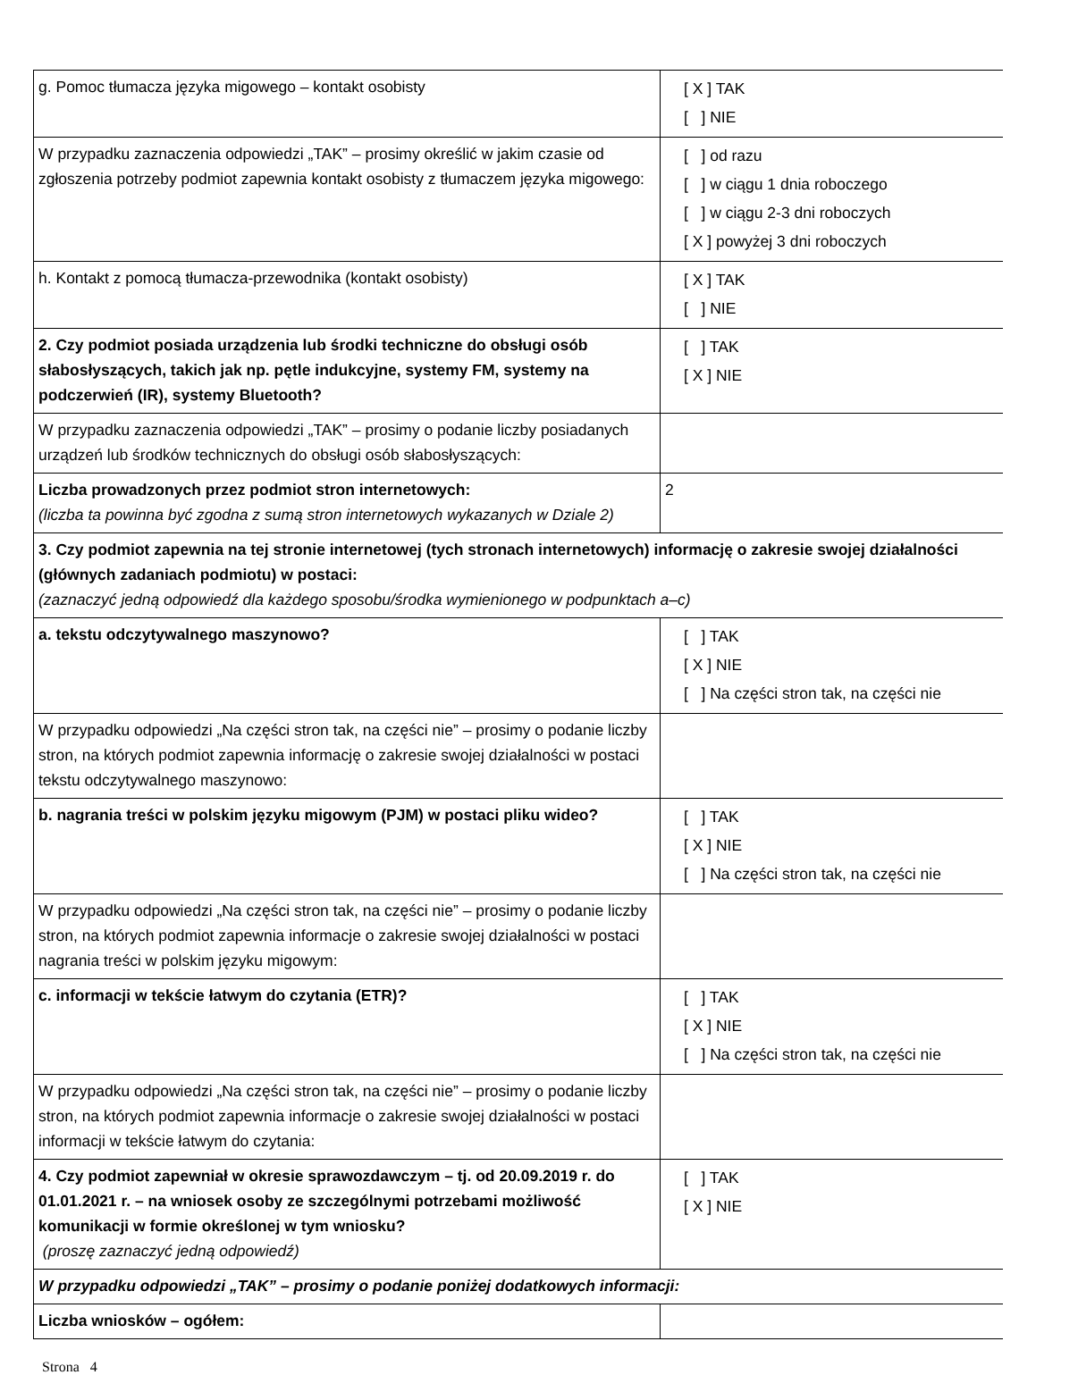| g. Pomoc tłumacza języka migowego – kontakt osobisty | [ X ] TAK [ ] NIE |
| W przypadku zaznaczenia odpowiedzi „TAK” – prosimy określić w jakim czasie od zgłoszenia potrzeby podmiot zapewnia kontakt osobisty z tłumaczem języka migowego: | [ ] od razu [ ] w ciągu 1 dnia roboczego [ ] w ciągu 2-3 dni roboczych [ X ] powyżej 3 dni roboczych |
| h. Kontakt z pomocą tłumacza-przewodnika (kontakt osobisty) | [ X ] TAK [ ] NIE |
| 2. Czy podmiot posiada urządzenia lub środki techniczne do obsługi osób słabosłyszących, takich jak np. pętle indukcyjne, systemy FM, systemy na podczerwień (IR), systemy Bluetooth? | [ ] TAK [ X ] NIE |
| W przypadku zaznaczenia odpowiedzi „TAK” – prosimy o podanie liczby posiadanych urządzeń lub środków technicznych do obsługi osób słabosłyszących: | |
| Liczba prowadzonych przez podmiot stron internetowych: (liczba ta powinna być zgodna z sumą stron internetowych wykazanych w Dziale 2) | 2 |
| 3. Czy podmiot zapewnia na tej stronie internetowej (tych stronach internetowych) informację o zakresie swojej działalności (głównych zadaniach podmiotu) w postaci: (zaznaczyć jedną odpowiedź dla każdego sposobu/środka wymienionego w podpunktach a–c) | |
| a. tekstu odczytywalnego maszynowo? | [ ] TAK [ X ] NIE [ ] Na części stron tak, na części nie |
| W przypadku odpowiedzi „Na części stron tak, na części nie” – prosimy o podanie liczby stron, na których podmiot zapewnia informację o zakresie swojej działalności w postaci tekstu odczytywalnego maszynowo: | |
| b. nagrania treści w polskim języku migowym (PJM) w postaci pliku wideo? | [ ] TAK [ X ] NIE [ ] Na części stron tak, na części nie |
| W przypadku odpowiedzi „Na części stron tak, na części nie” – prosimy o podanie liczby stron, na których podmiot zapewnia informacje o zakresie swojej działalności w postaci nagrania treści w polskim języku migowym: | |
| c. informacji w tekście łatwym do czytania (ETR)? | [ ] TAK [ X ] NIE [ ] Na części stron tak, na części nie |
| W przypadku odpowiedzi „Na części stron tak, na części nie” – prosimy o podanie liczby stron, na których podmiot zapewnia informacje o zakresie swojej działalności w postaci informacji w tekście łatwym do czytania: | |
| 4. Czy podmiot zapewniał w okresie sprawozdawczym – tj. od 20.09.2019 r. do 01.01.2021 r. – na wniosek osoby ze szczególnymi potrzebami możliwość komunikacji w formie określonej w tym wniosku? (proszę zaznaczyć jedną odpowiedź) | [ ] TAK [ X ] NIE |
| W przypadku odpowiedzi „TAK” – prosimy o podanie poniżej dodatkowych informacji: | |
| Liczba wniosków – ogółem: | |
Strona 4